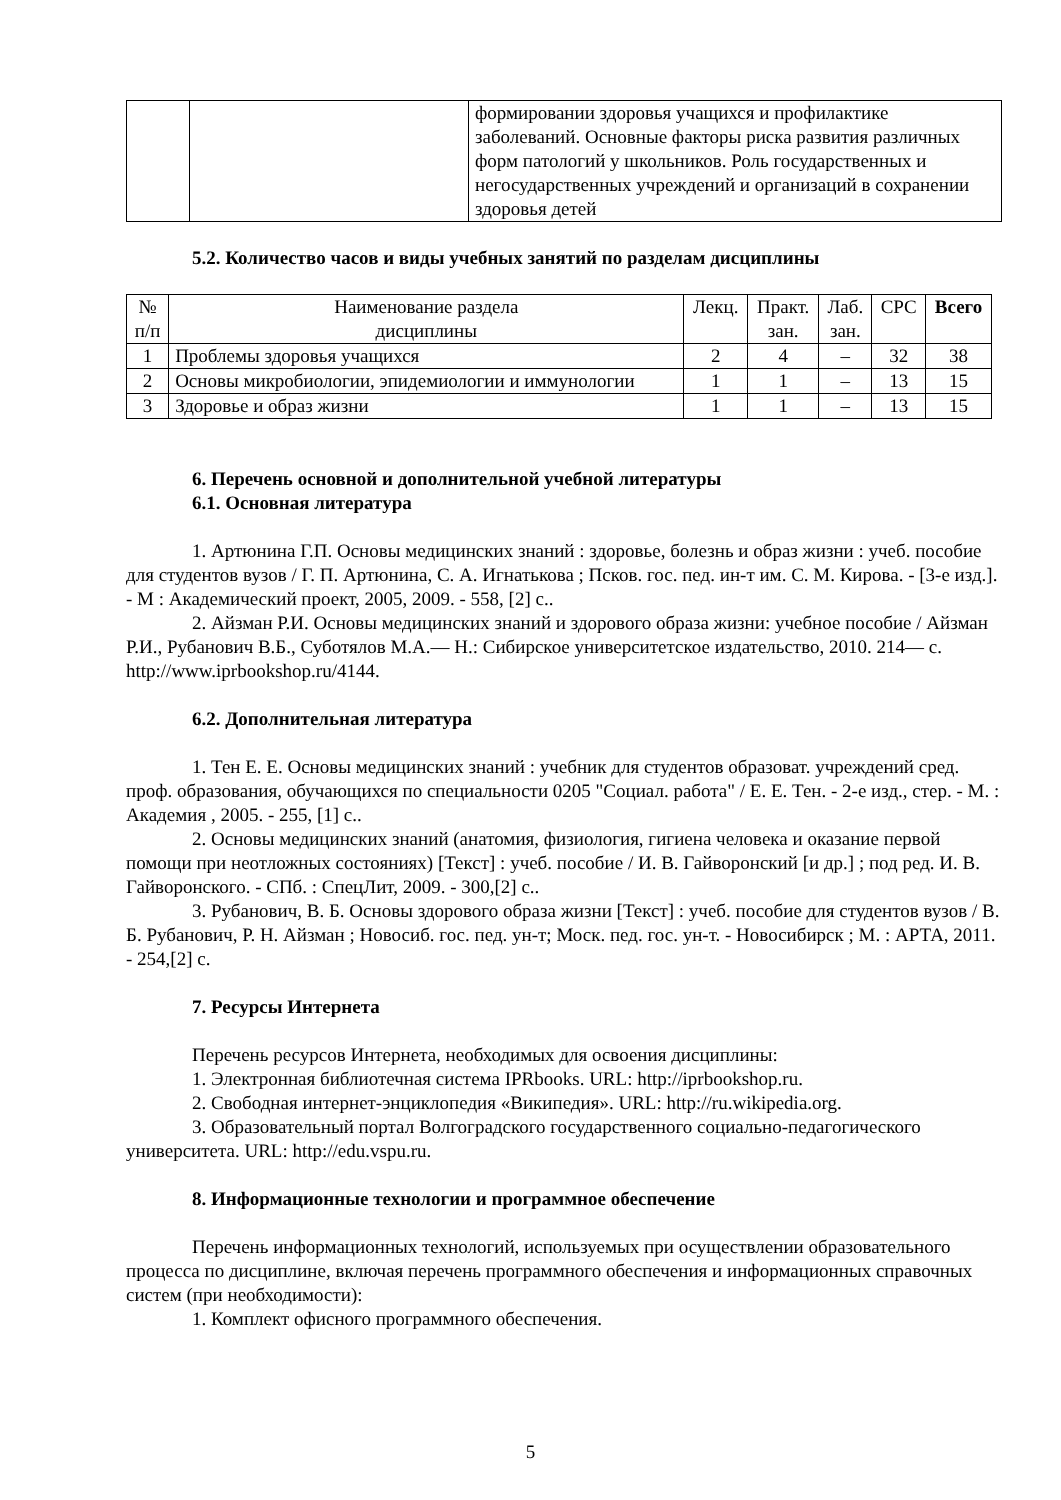| | | формировании здоровья учащихся и профилактике заболеваний. Основные факторы риска развития различных форм патологий у школьников. Роль государственных и негосударственных учреждений и организаций в сохранении здоровья детей |
5.2. Количество часов и виды учебных занятий по разделам дисциплины
| № п/п | Наименование раздела дисциплины | Лекц. | Практ. зан. | Лаб. зан. | СРС | Всего |
| --- | --- | --- | --- | --- | --- | --- |
| 1 | Проблемы здоровья учащихся | 2 | 4 | – | 32 | 38 |
| 2 | Основы микробиологии, эпидемиологии и иммунологии | 1 | 1 | – | 13 | 15 |
| 3 | Здоровье и образ жизни | 1 | 1 | – | 13 | 15 |
6. Перечень основной и дополнительной учебной литературы
6.1. Основная литература
1. Артюнина Г.П. Основы медицинских знаний : здоровье, болезнь и образ жизни : учеб. пособие для студентов вузов / Г. П. Артюнина, С. А. Игнатькова ; Псков. гос. пед. ин-т им. С. М. Кирова. - [3-е изд.]. - М : Академический проект, 2005, 2009. - 558, [2] с..
2. Айзман Р.И. Основы медицинских знаний и здорового образа жизни: учебное пособие / Айзман Р.И., Рубанович В.Б., Суботялов М.А.— Н.: Сибирское университетское издательство, 2010. 214— с. http://www.iprbookshop.ru/4144.
6.2. Дополнительная литература
1. Тен Е. Е. Основы медицинских знаний : учебник для студентов образоват. учреждений сред. проф. образования, обучающихся по специальности 0205 "Социал. работа" / Е. Е. Тен. - 2-е изд., стер. - М. : Академия , 2005. - 255, [1] с..
2. Основы медицинских знаний (анатомия, физиология, гигиена человека и оказание первой помощи при неотложных состояниях) [Текст] : учеб. пособие / И. В. Гайворонский [и др.] ; под ред. И. В. Гайворонского. - СПб. : СпецЛит, 2009. - 300,[2] с..
3. Рубанович, В. Б. Основы здорового образа жизни [Текст] : учеб. пособие для студентов вузов / В. Б. Рубанович, Р. Н. Айзман ; Новосиб. гос. пед. ун-т; Моск. пед. гос. ун-т. - Новосибирск ; М. : АРТА, 2011. - 254,[2] с.
7. Ресурсы Интернета
Перечень ресурсов Интернета, необходимых для освоения дисциплины:
1. Электронная библиотечная система IPRbooks. URL: http://iprbookshop.ru.
2. Свободная интернет-энциклопедия «Википедия». URL: http://ru.wikipedia.org.
3. Образовательный портал Волгоградского государственного социально-педагогического университета. URL: http://edu.vspu.ru.
8. Информационные технологии и программное обеспечение
Перечень информационных технологий, используемых при осуществлении образовательного процесса по дисциплине, включая перечень программного обеспечения и информационных справочных систем (при необходимости):
1. Комплект офисного программного обеспечения.
5